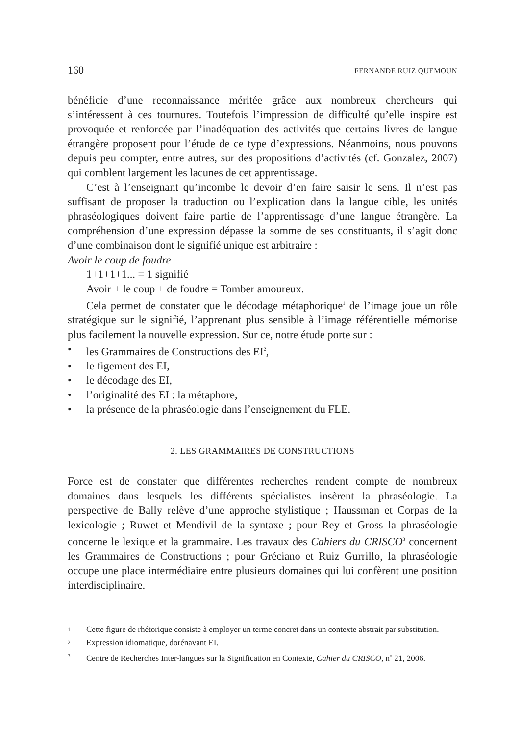160 FERNANDE RUIZ QUEMOUN
bénéficie d’une reconnaissance méritée grâce aux nombreux chercheurs qui s’intéressent à ces tournures. Toutefois l’impression de difficulté qu’elle inspire est provoquée et renforcée par l’inadéquation des activités que certains livres de langue étrangère proposent pour l’étude de ce type d’expressions. Néanmoins, nous pouvons depuis peu compter, entre autres, sur des propositions d’activités (cf. Gonzalez, 2007) qui comblent largement les lacunes de cet apprentissage.
C’est à l’enseignant qu’incombe le devoir d’en faire saisir le sens. Il n’est pas suffisant de proposer la traduction ou l’explication dans la langue cible, les unités phraséologiques doivent faire partie de l’apprentissage d’une langue étrangère. La compréhension d’une expression dépasse la somme de ses constituants, il s’agit donc d’une combinaison dont le signifié unique est arbitraire :
Avoir le coup de foudre
1+1+1+1... = 1 signifié
Avoir + le coup + de foudre = Tomber amoureux.
Cela permet de constater que le décodage métaphorique<sup>1</sup> de l’image joue un rôle stratégique sur le signifié, l’apprenant plus sensible à l’image référentielle mémorise plus facilement la nouvelle expression. Sur ce, notre étude porte sur :
• les Grammaires de Constructions des EI<sup>2</sup>,
• le figement des EI,
• le décodage des EI,
• l’originalité des EI : la métaphore,
• la présence de la phraséologie dans l’enseignement du FLE.
2. LES GRAMMAIRES DE CONSTRUCTIONS
Force est de constater que différentes recherches rendent compte de nombreux domaines dans lesquels les différents spécialistes insèrent la phraséologie. La perspective de Bally relève d’une approche stylistique ; Haussman et Corpas de la lexicologie ; Ruwet et Mendivil de la syntaxe ; pour Rey et Gross la phraséologie concerne le lexique et la grammaire. Les travaux des Cahiers du CRISCO<sup>3</sup> concernent les Grammaires de Constructions ; pour Gréciano et Ruiz Gurrillo, la phraséologie occupe une place intermédiaire entre plusieurs domaines qui lui confèrent une position interdisciplinaire.
1 Cette figure de rhétorique consiste à employer un terme concret dans un contexte abstrait par substitution.
2 Expression idiomatique, dorénavant EI.
3 Centre de Recherches Inter-langues sur la Signification en Contexte, Cahier du CRISCO, n<sup>o</sup> 21, 2006.